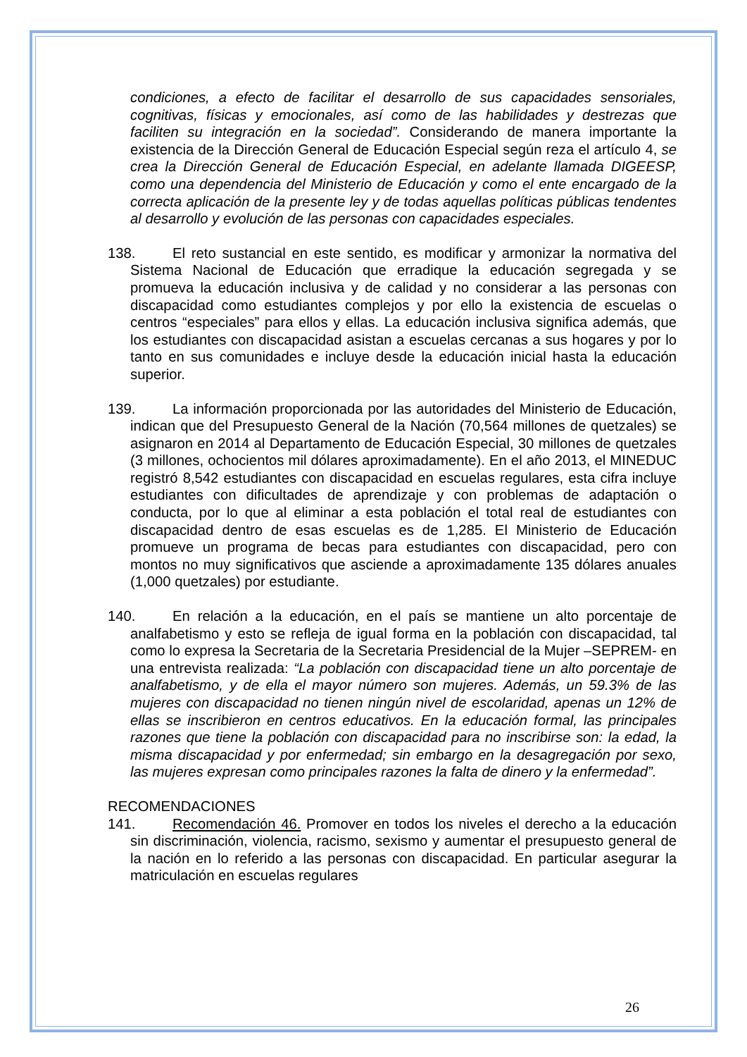condiciones, a efecto de facilitar el desarrollo de sus capacidades sensoriales, cognitivas, físicas y emocionales, así como de las habilidades y destrezas que faciliten su integración en la sociedad”. Considerando de manera importante la existencia de la Dirección General de Educación Especial según reza el artículo 4, se crea la Dirección General de Educación Especial, en adelante llamada DIGEESP, como una dependencia del Ministerio de Educación y como el ente encargado de la correcta aplicación de la presente ley y de todas aquellas políticas públicas tendentes al desarrollo y evolución de las personas con capacidades especiales.
138. El reto sustancial en este sentido, es modificar y armonizar la normativa del Sistema Nacional de Educación que erradique la educación segregada y se promueva la educación inclusiva y de calidad y no considerar a las personas con discapacidad como estudiantes complejos y por ello la existencia de escuelas o centros “especiales” para ellos y ellas. La educación inclusiva significa además, que los estudiantes con discapacidad asistan a escuelas cercanas a sus hogares y por lo tanto en sus comunidades e incluye desde la educación inicial hasta la educación superior.
139. La información proporcionada por las autoridades del Ministerio de Educación, indican que del Presupuesto General de la Nación (70,564 millones de quetzales) se asignaron en 2014 al Departamento de Educación Especial, 30 millones de quetzales (3 millones, ochocientos mil dólares aproximadamente). En el año 2013, el MINEDUC registró 8,542 estudiantes con discapacidad en escuelas regulares, esta cifra incluye estudiantes con dificultades de aprendizaje y con problemas de adaptación o conducta, por lo que al eliminar a esta población el total real de estudiantes con discapacidad dentro de esas escuelas es de 1,285. El Ministerio de Educación promueve un programa de becas para estudiantes con discapacidad, pero con montos no muy significativos que asciende a aproximadamente 135 dólares anuales (1,000 quetzales) por estudiante.
140. En relación a la educación, en el país se mantiene un alto porcentaje de analfabetismo y esto se refleja de igual forma en la población con discapacidad, tal como lo expresa la Secretaria de la Secretaria Presidencial de la Mujer –SEPREM- en una entrevista realizada: “La población con discapacidad tiene un alto porcentaje de analfabetismo, y de ella el mayor número son mujeres. Además, un 59.3% de las mujeres con discapacidad no tienen ningún nivel de escolaridad, apenas un 12% de ellas se inscribieron en centros educativos. En la educación formal, las principales razones que tiene la población con discapacidad para no inscribirse son: la edad, la misma discapacidad y por enfermedad; sin embargo en la desagregación por sexo, las mujeres expresan como principales razones la falta de dinero y la enfermedad”.
RECOMENDACIONES
141. Recomendación 46. Promover en todos los niveles el derecho a la educación sin discriminación, violencia, racismo, sexismo y aumentar el presupuesto general de la nación en lo referido a las personas con discapacidad. En particular asegurar la matriculación en escuelas regulares
26